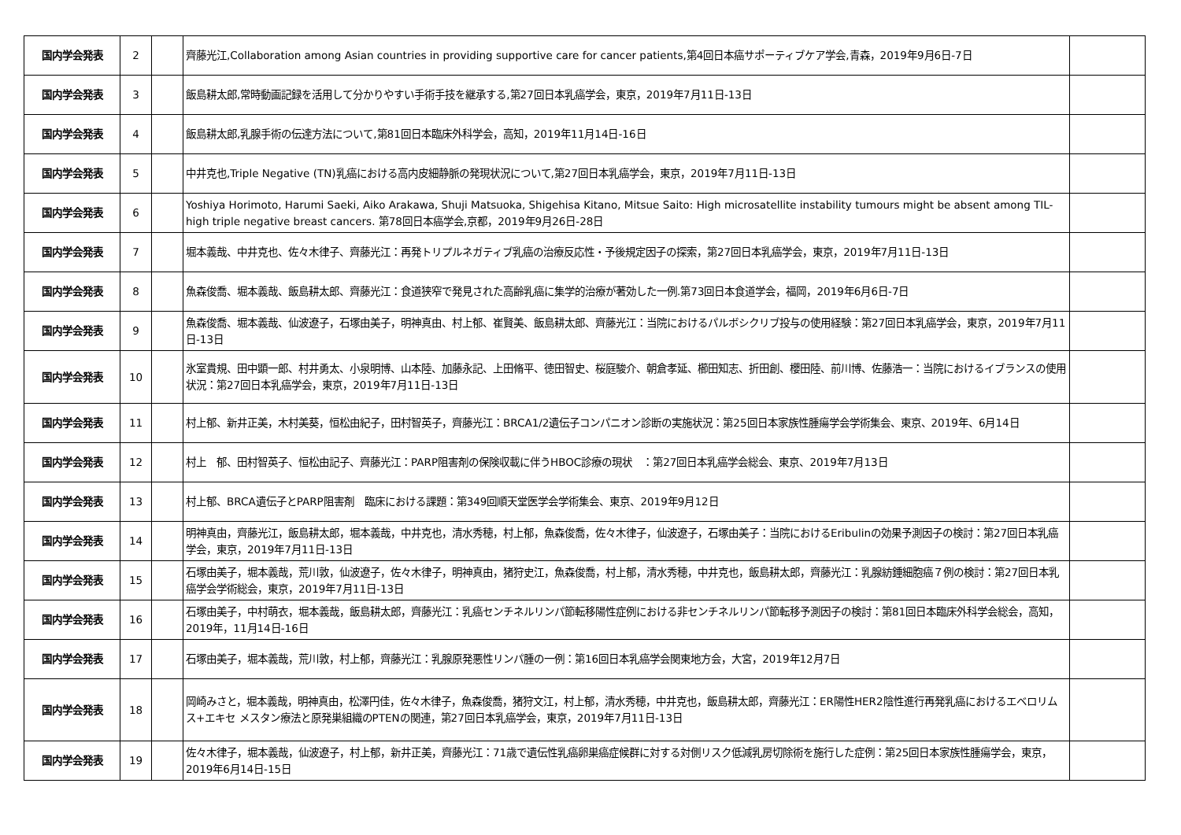| 国内学会発表 | 2 | | 齊藤光江,Collaboration among Asian countries in providing supportive care for cancer patients,第4回日本癌サポーティブケア学会,青森，2019年9月6日-7日 | |
| 国内学会発表 | 3 | | 飯島耕太郎,常時動画記録を活用して分かりやすい手術手技を継承する,第27回日本乳癌学会，東京，2019年7月11日-13日 | |
| 国内学会発表 | 4 | | 飯島耕太郎,乳腺手術の伝達方法について,第81回日本臨床外科学会，高知，2019年11月14日-16日 | |
| 国内学会発表 | 5 | | 中井克也,Triple Negative (TN)乳癌における高内皮細静脈の発現状況について,第27回日本乳癌学会，東京，2019年7月11日-13日 | |
| 国内学会発表 | 6 | | Yoshiya Horimoto, Harumi Saeki, Aiko Arakawa, Shuji Matsuoka, Shigehisa Kitano, Mitsue Saito: High microsatellite instability tumours might be absent among TIL-high triple negative breast cancers. 第78回日本癌学会,京都，2019年9月26日-28日 | |
| 国内学会発表 | 7 | | 堀本義哉、中井克也、佐々木律子、齊藤光江：再発トリプルネガティブ乳癌の治療反応性・予後規定因子の探索，第27回日本乳癌学会，東京，2019年7月11日-13日 | |
| 国内学会発表 | 8 | | 魚森俊喬、堀本義哉、飯島耕太郎、齊藤光江：食道狭窄で発見された高齢乳癌に集学的治療が著効した一例.第73回日本食道学会，福岡，2019年6月6日-7日 | |
| 国内学会発表 | 9 | | 魚森俊喬、堀本義哉、仙波遼子，石塚由美子，明神真由、村上郁、崔賢美、飯島耕太郎、齊藤光江：当院におけるパルボシクリブ投与の使用経験：第27回日本乳癌学会，東京，2019年7月11日-13日 | |
| 国内学会発表 | 10 | | 氷室貴規、田中顕一郎、村井勇太、小泉明博、山本陸、加藤永記、上田脩平、徳田智史、桜庭駿介、朝倉孝延、櫛田知志、折田創、櫻田陸、前川博、佐藤浩一：当院におけるイブランスの使用状況：第27回日本乳癌学会，東京，2019年7月11日-13日 | |
| 国内学会発表 | 11 | | 村上郁、新井正美，木村美葵，恒松由紀子，田村智英子，齊藤光江：BRCA1/2遺伝子コンパニオン診断の実施状況：第25回日本家族性腫瘍学会学術集会、東京、2019年、6月14日 | |
| 国内学会発表 | 12 | | 村上 郁、田村智英子、恒松由記子、齊藤光江：PARP阻害剤の保険収載に伴うHBOC診療の現状 ：第27回日本乳癌学会総会、東京、2019年7月13日 | |
| 国内学会発表 | 13 | | 村上郁、BRCA遺伝子とPARP阻害剤 臨床における課題：第349回順天堂医学会学術集会、東京、2019年9月12日 | |
| 国内学会発表 | 14 | | 明神真由，齊藤光江，飯島耕太郎，堀本義哉，中井克也，清水秀穂，村上郁，魚森俊喬，佐々木律子，仙波遼子，石塚由美子：当院におけるEribulinの効果予測因子の検討：第27回日本乳癌学会，東京，2019年7月11日-13日 | |
| 国内学会発表 | 15 | | 石塚由美子，堀本義哉，荒川敦，仙波遼子，佐々木律子，明神真由，猪狩史江，魚森俊喬，村上郁，清水秀穂，中井克也，飯島耕太郎，齊藤光江：乳腺紡錘細胞癌７例の検討：第27回日本乳癌学会学術総会，東京，2019年7月11日-13日 | |
| 国内学会発表 | 16 | | 石塚由美子，中村萌衣，堀本義哉，飯島耕太郎，齊藤光江：乳癌センチネルリンパ節転移陽性症例における非センチネルリンパ節転移予測因子の検討：第81回日本臨床外科学会総会，高知，2019年，11月14日-16日 | |
| 国内学会発表 | 17 | | 石塚由美子，堀本義哉，荒川敦，村上郁，齊藤光江：乳腺原発悪性リンパ腫の一例：第16回日本乳癌学会関東地方会，大宮，2019年12月7日 | |
| 国内学会発表 | 18 | | 岡崎みさと，堀本義哉，明神真由，松澤円佳，佐々木律子，魚森俊喬，猪狩文江，村上郁，清水秀穂，中井克也，飯島耕太郎，齊藤光江：ER陽性HER2陰性進行再発乳癌におけるエベロリムス+エキセ メスタン療法と原発巣組織のPTENの関連，第27回日本乳癌学会，東京，2019年7月11日-13日 | |
| 国内学会発表 | 19 | | 佐々木律子，堀本義哉，仙波遼子，村上郁，新井正美，齊藤光江：71歳で遺伝性乳癌卵巣癌症候群に対する対側リスク低減乳房切除術を施行した症例：第25回日本家族性腫瘍学会，東京，2019年6月14日-15日 | |